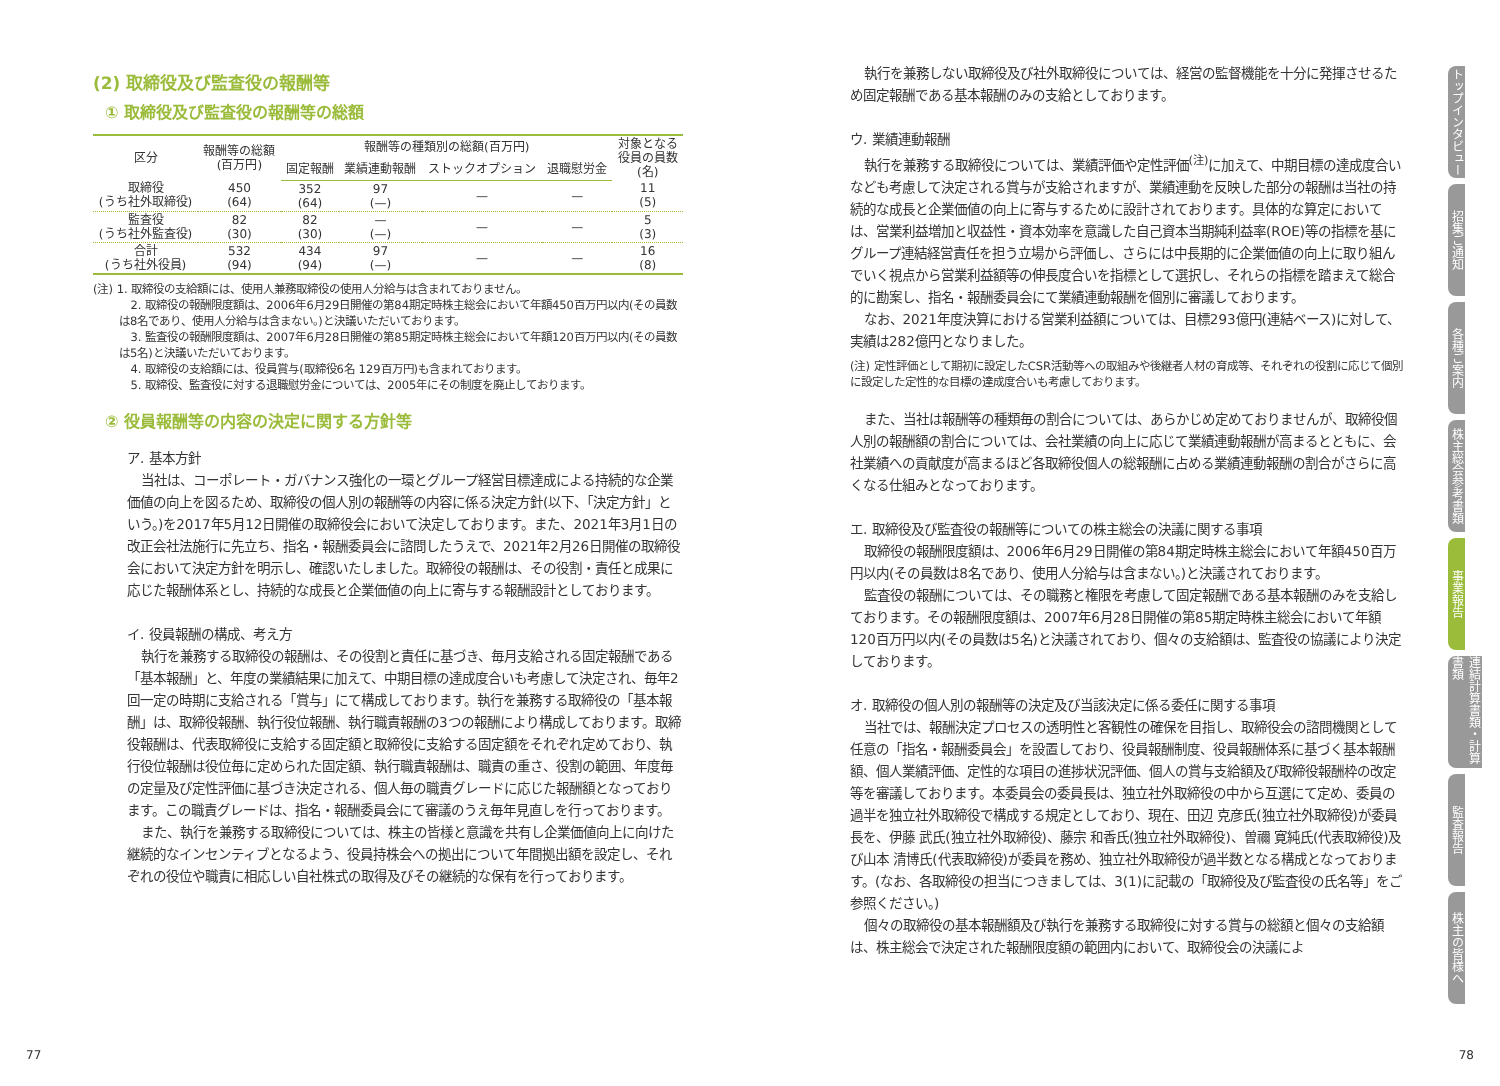(2) 取締役及び監査役の報酬等
① 取締役及び監査役の報酬等の総額
| 区分 | 報酬等の総額 (百万円) | 報酬等の種類別の総額(百万円) | | | | 対象となる 役員の員数 (名) |
| --- | --- | --- | --- | --- | --- | --- |
| | | 固定報酬 | 業績連動報酬 | ストックオプション | 退職慰労金 | |
| 取締役 (うち社外取締役) | 450 (64) | 352 (64) | 97 (—) | — | — | 11 (5) |
| 監査役 (うち社外監査役) | 82 (30) | 82 (30) | — (—) | — | — | 5 (3) |
| 合計 (うち社外役員) | 532 (94) | 434 (94) | 97 (—) | — | — | 16 (8) |
(注) 1. 取締役の支給額には、使用人兼務取締役の使用人分給与は含まれておりません。
2. 取締役の報酬限度額は、2006年6月29日開催の第84期定時株主総会において年額450百万円以内(その員数は8名であり、使用人分給与は含まない。)と決議いただいております。
3. 監査役の報酬限度額は、2007年6月28日開催の第85期定時株主総会において年額120百万円以内(その員数は5名)と決議いただいております。
4. 取締役の支給額には、役員賞与(取締役6名 129百万円)も含まれております。
5. 取締役、監査役に対する退職慰労金については、2005年にその制度を廃止しております。
② 役員報酬等の内容の決定に関する方針等
ア. 基本方針
当社は、コーポレート・ガバナンス強化の一環とグループ経営目標達成による持続的な企業価値の向上を図るため、取締役の個人別の報酬等の内容に係る決定方針(以下、「決定方針」という。)を2017年5月12日開催の取締役会において決定しております。また、2021年3月1日の改正会社法施行に先立ち、指名・報酬委員会に諮問したうえで、2021年2月26日開催の取締役会において決定方針を明示し、確認いたしました。取締役の報酬は、その役割・責任と成果に応じた報酬体系とし、持続的な成長と企業価値の向上に寄与する報酬設計としております。
イ. 役員報酬の構成、考え方
執行を兼務する取締役の報酬は、その役割と責任に基づき、毎月支給される固定報酬である「基本報酬」と、年度の業績結果に加えて、中期目標の達成度合いも考慮して決定され、毎年2回一定の時期に支給される「賞与」にて構成しております。執行を兼務する取締役の「基本報酬」は、取締役報酬、執行役位報酬、執行職責報酬の3つの報酬により構成しております。取締役報酬は、代表取締役に支給する固定額と取締役に支給する固定額をそれぞれ定めており、執行役位報酬は役位毎に定められた固定額、執行職責報酬は、職責の重さ、役割の範囲、年度毎の定量及び定性評価に基づき決定される、個人毎の職責グレードに応じた報酬額となっております。この職責グレードは、指名・報酬委員会にて審議のうえ毎年見直しを行っております。
また、執行を兼務する取締役については、株主の皆様と意識を共有し企業価値向上に向けた継続的なインセンティブとなるよう、役員持株会への拠出について年間拠出額を設定し、それぞれの役位や職責に相応しい自社株式の取得及びその継続的な保有を行っております。
執行を兼務しない取締役及び社外取締役については、経営の監督機能を十分に発揮させるため固定報酬である基本報酬のみの支給としております。
ウ. 業績連動報酬
執行を兼務する取締役については、業績評価や定性評価<sup>(注)</sup>に加えて、中期目標の達成度合いなども考慮して決定される賞与が支給されますが、業績連動を反映した部分の報酬は当社の持続的な成長と企業価値の向上に寄与するために設計されております。具体的な算定においては、営業利益増加と収益性・資本効率を意識した自己資本当期純利益率(ROE)等の指標を基にグループ連結経営責任を担う立場から評価し、さらには中長期的に企業価値の向上に取り組んでいく視点から営業利益額等の伸長度合いを指標として選択し、それらの指標を踏まえて総合的に勘案し、指名・報酬委員会にて業績連動報酬を個別に審議しております。
なお、2021年度決算における営業利益額については、目標293億円(連結ベース)に対して、実績は282億円となりました。
(注) 定性評価として期初に設定したCSR活動等への取組みや後継者人材の育成等、それぞれの役割に応じて個別に設定した定性的な目標の達成度合いも考慮しております。
また、当社は報酬等の種類毎の割合については、あらかじめ定めておりませんが、取締役個人別の報酬額の割合については、会社業績の向上に応じて業績連動報酬が高まるとともに、会社業績への貢献度が高まるほど各取締役個人の総報酬に占める業績連動報酬の割合がさらに高くなる仕組みとなっております。
エ. 取締役及び監査役の報酬等についての株主総会の決議に関する事項
取締役の報酬限度額は、2006年6月29日開催の第84期定時株主総会において年額450百万円以内(その員数は8名であり、使用人分給与は含まない。)と決議されております。
監査役の報酬については、その職務と権限を考慮して固定報酬である基本報酬のみを支給しております。その報酬限度額は、2007年6月28日開催の第85期定時株主総会において年額120百万円以内(その員数は5名)と決議されており、個々の支給額は、監査役の協議により決定しております。
オ. 取締役の個人別の報酬等の決定及び当該決定に係る委任に関する事項
当社では、報酬決定プロセスの透明性と客観性の確保を目指し、取締役会の諮問機関として任意の「指名・報酬委員会」を設置しており、役員報酬制度、役員報酬体系に基づく基本報酬額、個人業績評価、定性的な項目の進捗状況評価、個人の賞与支給額及び取締役報酬枠の改定等を審議しております。本委員会の委員長は、独立社外取締役の中から互選にて定め、委員の過半を独立社外取締役で構成する規定としており、現在、田辺 克彦氏(独立社外取締役)が委員長を、伊藤 武氏(独立社外取締役)、藤宗 和香氏(独立社外取締役)、曽禰 寛純氏(代表取締役)及び山本 清博氏(代表取締役)が委員を務め、独立社外取締役が過半数となる構成となっております。(なお、各取締役の担当につきましては、3(1)に記載の「取締役及び監査役の氏名等」をご参照ください。)
個々の取締役の基本報酬額及び執行を兼務する取締役に対する賞与の総額と個々の支給額は、株主総会で決定された報酬限度額の範囲内において、取締役会の決議によ
トップインタビュー
招集ご通知
各種ご案内
株主総会参考書類
事業報告
連結計算書類・計算書類
監査報告
株主の皆様へ
77 78